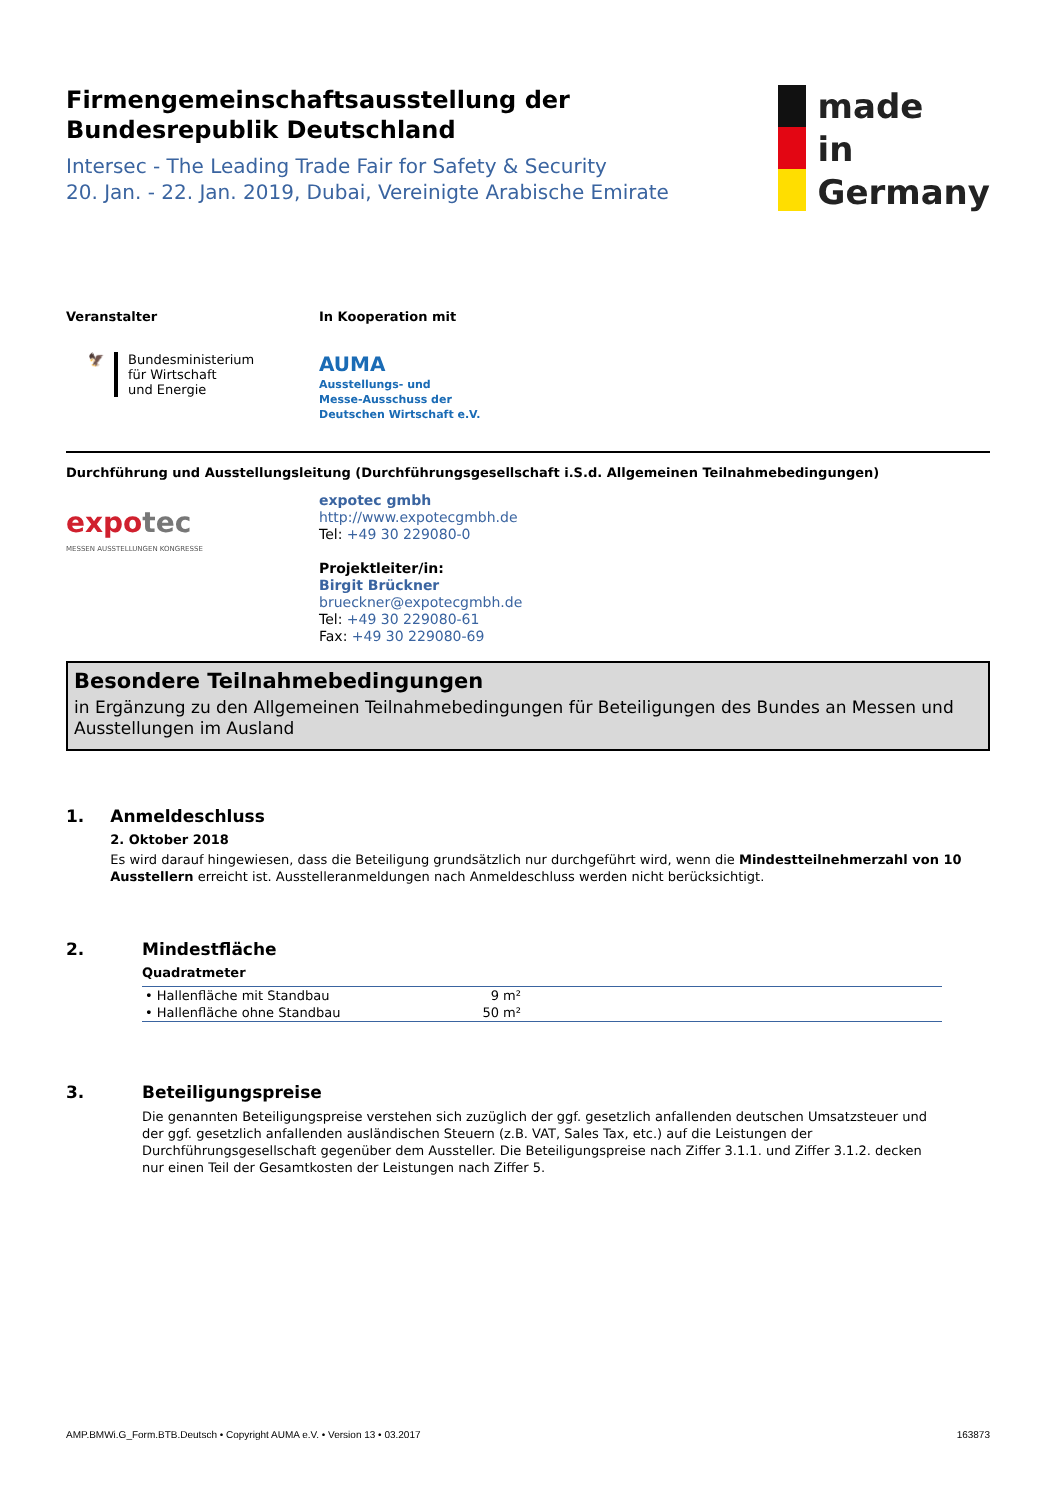Firmengemeinschaftsausstellung der
Bundesrepublik Deutschland
Intersec - The Leading Trade Fair for Safety & Security
20. Jan. - 22. Jan. 2019, Dubai, Vereinigte Arabische Emirate
made
in
Germany
Veranstalter
🦅 Bundesministerium
für Wirtschaft
und Energie
In Kooperation mit
AUMA
Ausstellungs- und
Messe-Ausschuss der
Deutschen Wirtschaft e.V.
Durchführung und Ausstellungsleitung (Durchführungsgesellschaft i.S.d. Allgemeinen Teilnahmebedingungen)
expo tec
MESSEN AUSSTELLUNGEN KONGRESSE
expotec gmbh
http://www.expotecgmbh.de
Tel: +49 30 229080-0
Projektleiter/in:
Birgit Brückner
brueckner@expotecgmbh.de
Tel: +49 30 229080-61
Fax: +49 30 229080-69
Besondere Teilnahmebedingungen
in Ergänzung zu den Allgemeinen Teilnahmebedingungen für Beteiligungen des Bundes an Messen und Ausstellungen im Ausland
1. Anmeldeschluss
2. Oktober 2018
Es wird darauf hingewiesen, dass die Beteiligung grundsätzlich nur durchgeführt wird, wenn die Mindestteilnehmerzahl von 10 Ausstellern erreicht ist. Ausstelleranmeldungen nach Anmeldeschluss werden nicht berücksichtigt.
2. Mindestfläche
Quadratmeter
| • Hallenfläche mit Standbau | 9 m² | |
| • Hallenfläche ohne Standbau | 50 m² | |
3. Beteiligungspreise
Die genannten Beteiligungspreise verstehen sich zuzüglich der ggf. gesetzlich anfallenden deutschen Umsatzsteuer und der ggf. gesetzlich anfallenden ausländischen Steuern (z.B. VAT, Sales Tax, etc.) auf die Leistungen der Durchführungsgesellschaft gegenüber dem Aussteller. Die Beteiligungspreise nach Ziffer 3.1.1. und Ziffer 3.1.2. decken nur einen Teil der Gesamtkosten der Leistungen nach Ziffer 5.
AMP.BMWi.G_Form.BTB.Deutsch • Copyright AUMA e.V. • Version 13 • 03.2017 163873